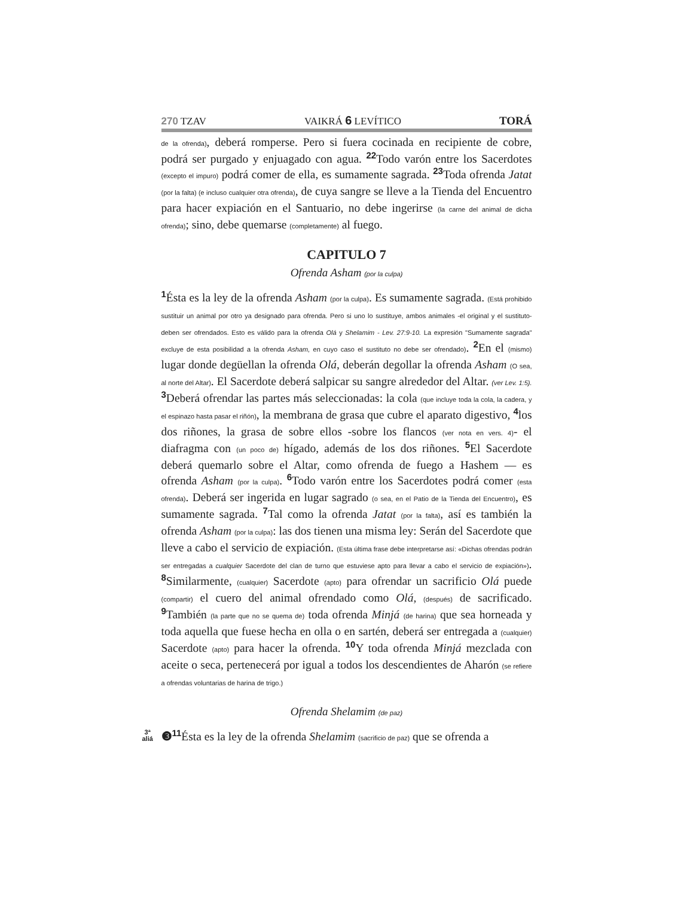270 TZAV
VAIKRÁ 6 LEVÍTICO TORÁ
de la ofrenda), deberá romperse. Pero si fuera cocinada en recipiente de cobre, podrá ser purgado y enjuagado con agua. 22 Todo varón entre los Sacerdotes (excepto el impuro) podrá comer de ella, es sumamente sagrada. 23 Toda ofrenda Jatat (por la falta) (e incluso cualquier otra ofrenda), de cuya sangre se lleve a la Tienda del Encuentro para hacer expiación en el Santuario, no debe ingerirse (la carne del animal de dicha ofrenda); sino, debe quemarse (completamente) al fuego.
CAPITULO 7
Ofrenda Asham (por la culpa)
1 Ésta es la ley de la ofrenda Asham (por la culpa). Es sumamente sagrada. (Está prohibido sustituir un animal por otro ya designado para ofrenda. Pero si uno lo sustituye, ambos animales -el original y el sustituto- deben ser ofrendados. Esto es válido para la ofrenda Olá y Shelamim - Lev. 27:9-10. La expresión "Sumamente sagrada" excluye de esta posibilidad a la ofrenda Asham, en cuyo caso el sustituto no debe ser ofrendado). 2 En el (mismo) lugar donde degüellan la ofrenda Olá, deberán degollar la ofrenda Asham (O sea, al norte del Altar). El Sacerdote deberá salpicar su sangre alrededor del Altar. (ver Lev. 1:5). 3 Deberá ofrendar las partes más seleccionadas: la cola (que incluye toda la cola, la cadera, y el espinazo hasta pasar el riñón), la membrana de grasa que cubre el aparato digestivo, 4los dos riñones, la grasa de sobre ellos -sobre los flancos (ver nota en vers. 4)- el diafragma con (un poco de) hígado, además de los dos riñones. 5 El Sacerdote deberá quemarlo sobre el Altar, como ofrenda de fuego a Hashem — es ofrenda Asham (por la culpa). 6 Todo varón entre los Sacerdotes podrá comer (esta ofrenda). Deberá ser ingerida en lugar sagrado (o sea, en el Patio de la Tienda del Encuentro), es sumamente sagrada. 7 Tal como la ofrenda Jatat (por la falta), así es también la ofrenda Asham (por la culpa): las dos tienen una misma ley: Serán del Sacerdote que lleve a cabo el servicio de expiación. (Esta última frase debe interpretarse así: «Dichas ofrendas podrán ser entregadas a cualquier Sacerdote del clan de turno que estuviese apto para llevar a cabo el servicio de expiación»). 8 Similarmente, (cualquier) Sacerdote (apto) para ofrendar un sacrificio Olá puede (compartir) el cuero del animal ofrendado como Olá, (después) de sacrificado. 9 También (la parte que no se quema de) toda ofrenda Minjá (de harina) que sea horneada y toda aquella que fuese hecha en olla o en sartén, deberá ser entregada a (cualquier) Sacerdote (apto) para hacer la ofrenda. 10 Y toda ofrenda Minjá mezclada con aceite o seca, pertenecerá por igual a todos los descendientes de Aharón (se refiere a ofrendas voluntarias de harina de trigo.)
Ofrenda Shelamim (de paz)
3ª
aliá ❸11 Ésta es la ley de la ofrenda Shelamim (sacrificio de paz) que se ofrenda a